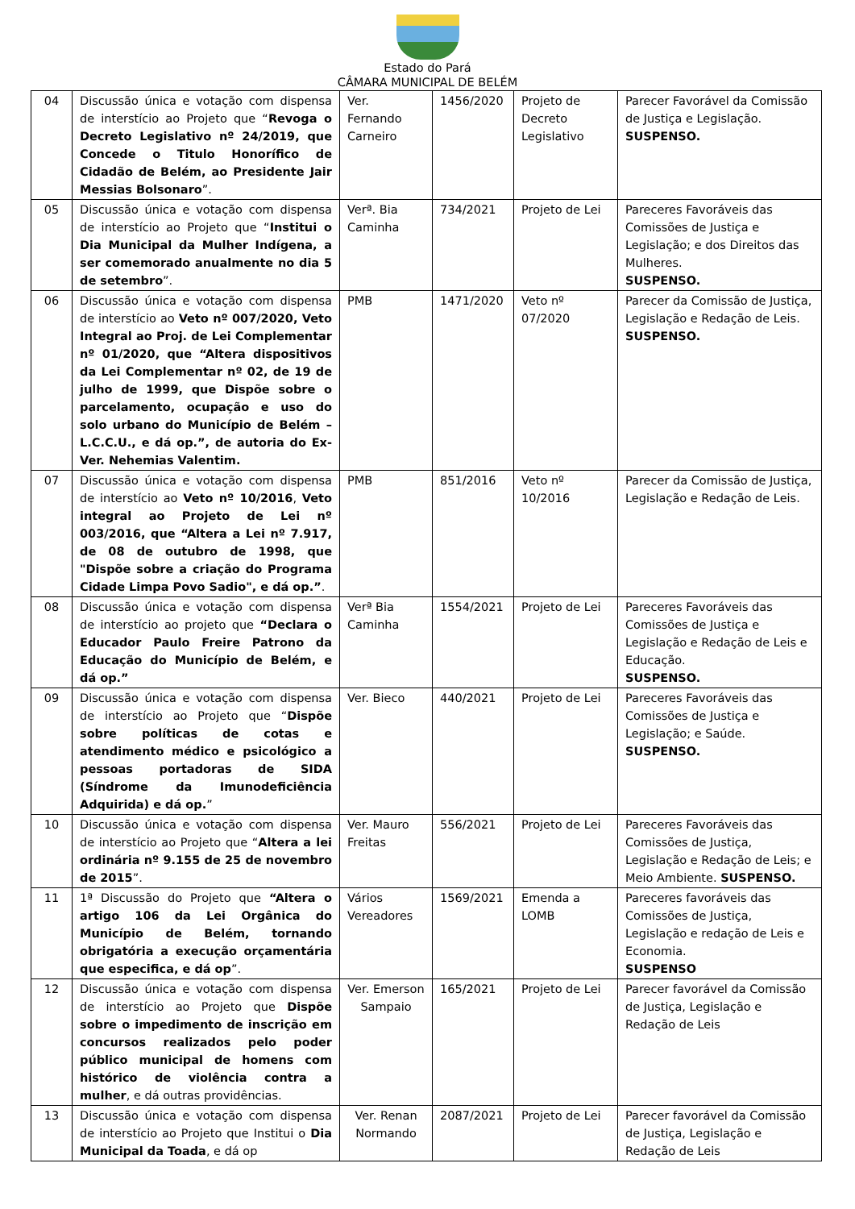Estado do Pará
CÂMARA MUNICIPAL DE BELÉM
| 04 | Discussão única e votação com dispensa de interstício ao Projeto que “ Revoga o Decreto Legislativo nº 24/2019, que Concede o Titulo Honorífico de Cidadão de Belém, ao Presidente Jair Messias Bolsonaro ”. | Ver. Fernando Carneiro | 1456/2020 | Projeto de Decreto Legislativo | Parecer Favorável da Comissão de Justiça e Legislação. SUSPENSO. |
| 05 | Discussão única e votação com dispensa de interstício ao Projeto que “ Institui o Dia Municipal da Mulher Indígena, a ser comemorado anualmente no dia 5 de setembro ”. | Verª. Bia Caminha | 734/2021 | Projeto de Lei | Pareceres Favoráveis das Comissões de Justiça e Legislação; e dos Direitos das Mulheres. SUSPENSO. |
| 06 | Discussão única e votação com dispensa de interstício ao Veto nº 007/2020, Veto Integral ao Proj. de Lei Complementar nº 01/2020, que “Altera dispositivos da Lei Complementar nº 02, de 19 de julho de 1999, que Dispõe sobre o parcelamento, ocupação e uso do solo urbano do Município de Belém – L.C.C.U., e dá op.”, de autoria do Ex-Ver. Nehemias Valentim. | PMB | 1471/2020 | Veto nº 07/2020 | Parecer da Comissão de Justiça, Legislação e Redação de Leis. SUSPENSO. |
| 07 | Discussão única e votação com dispensa de interstício ao Veto nº 10/2016 , Veto integral ao Projeto de Lei nº 003/2016, que “Altera a Lei nº 7.917, de 08 de outubro de 1998, que "Dispõe sobre a criação do Programa Cidade Limpa Povo Sadio", e dá op.” . | PMB | 851/2016 | Veto nº 10/2016 | Parecer da Comissão de Justiça, Legislação e Redação de Leis. |
| 08 | Discussão única e votação com dispensa de interstício ao projeto que “Declara o Educador Paulo Freire Patrono da Educação do Município de Belém, e dá op.” | Verª Bia Caminha | 1554/2021 | Projeto de Lei | Pareceres Favoráveis das Comissões de Justiça e Legislação e Redação de Leis e Educação. SUSPENSO. |
| 09 | Discussão única e votação com dispensa de interstício ao Projeto que “ Dispõe sobre políticas de cotas e atendimento médico e psicológico a pessoas portadoras de SIDA (Síndrome da Imunodeficiência Adquirida) e dá op. ” | Ver. Bieco | 440/2021 | Projeto de Lei | Pareceres Favoráveis das Comissões de Justiça e Legislação; e Saúde. SUSPENSO. |
| 10 | Discussão única e votação com dispensa de interstício ao Projeto que “ Altera a lei ordinária nº 9.155 de 25 de novembro de 2015 ”. | Ver. Mauro Freitas | 556/2021 | Projeto de Lei | Pareceres Favoráveis das Comissões de Justiça, Legislação e Redação de Leis; e Meio Ambiente. SUSPENSO. |
| 11 | 1ª Discussão do Projeto que “Altera o artigo 106 da Lei Orgânica do Município de Belém, tornando obrigatória a execução orçamentária que especifica, e dá op ”. | Vários Vereadores | 1569/2021 | Emenda a LOMB | Pareceres favoráveis das Comissões de Justiça, Legislação e redação de Leis e Economia. SUSPENSO |
| 12 | Discussão única e votação com dispensa de interstício ao Projeto que Dispõe sobre o impedimento de inscrição em concursos realizados pelo poder público municipal de homens com histórico de violência contra a mulher , e dá outras providências. | Ver. Emerson Sampaio | 165/2021 | Projeto de Lei | Parecer favorável da Comissão de Justiça, Legislação e Redação de Leis |
| 13 | Discussão única e votação com dispensa de interstício ao Projeto que Institui o Dia Municipal da Toada , e dá op | Ver. Renan Normando | 2087/2021 | Projeto de Lei | Parecer favorável da Comissão de Justiça, Legislação e Redação de Leis |